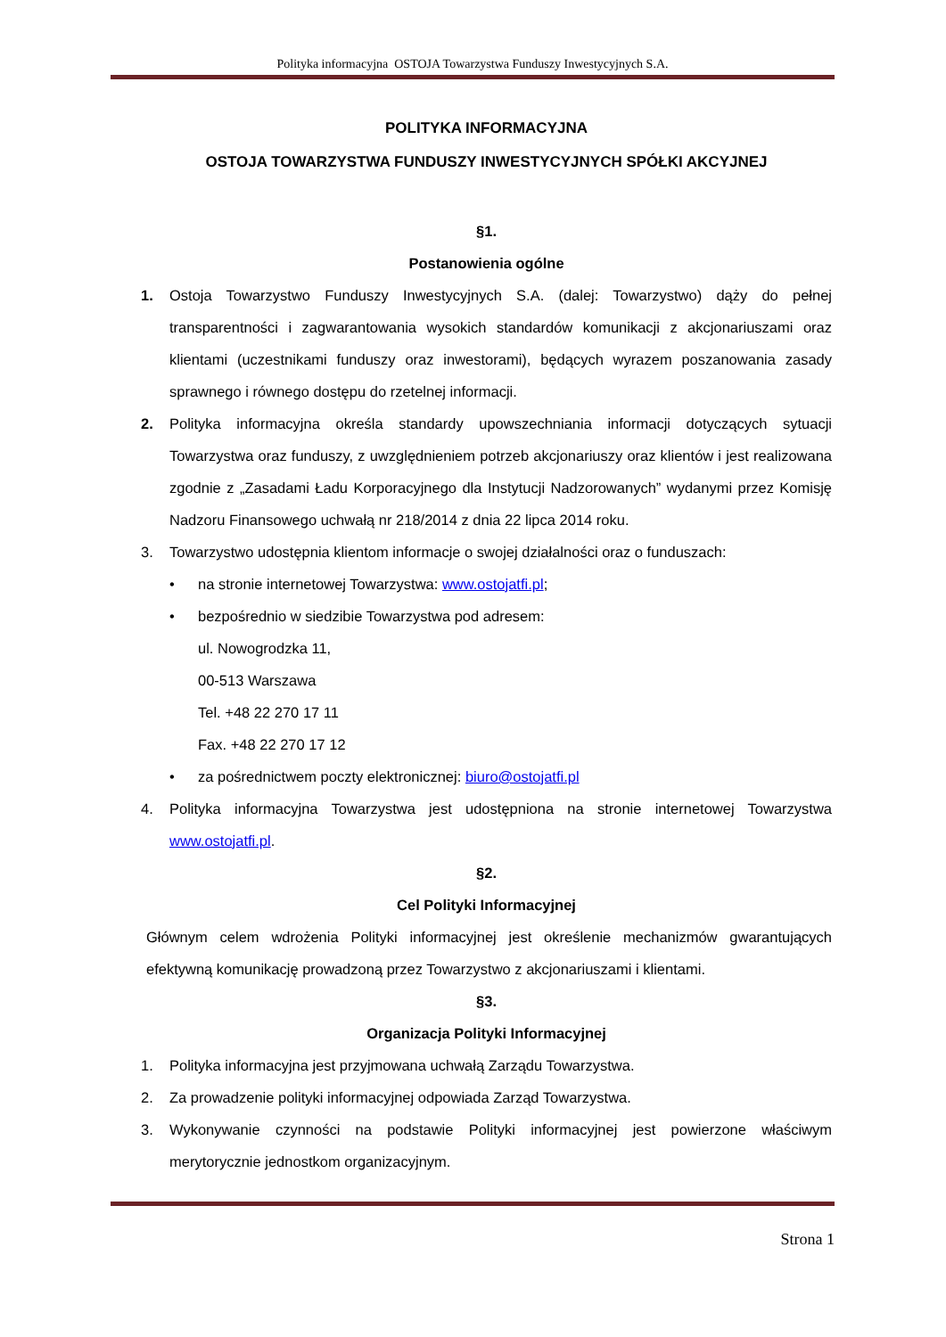Polityka informacyjna OSTOJA Towarzystwa Funduszy Inwestycyjnych S.A.
POLITYKA INFORMACYJNA
OSTOJA TOWARZYSTWA FUNDUSZY INWESTYCYJNYCH SPÓŁKI AKCYJNEJ
§1.
Postanowienia ogólne
1. Ostoja Towarzystwo Funduszy Inwestycyjnych S.A. (dalej: Towarzystwo) dąży do pełnej transparentności i zagwarantowania wysokich standardów komunikacji z akcjonariuszami oraz klientami (uczestnikami funduszy oraz inwestorami), będących wyrazem poszanowania zasady sprawnego i równego dostępu do rzetelnej informacji.
2. Polityka informacyjna określa standardy upowszechniania informacji dotyczących sytuacji Towarzystwa oraz funduszy, z uwzględnieniem potrzeb akcjonariuszy oraz klientów i jest realizowana zgodnie z „Zasadami Ładu Korporacyjnego dla Instytucji Nadzorowanych” wydanymi przez Komisję Nadzoru Finansowego uchwałą nr 218/2014 z dnia 22 lipca 2014 roku.
3. Towarzystwo udostępnia klientom informacje o swojej działalności oraz o funduszach:
• na stronie internetowej Towarzystwa: www.ostojatfi.pl;
• bezpośrednio w siedzibie Towarzystwa pod adresem:
ul. Nowogrodzka 11,
00-513 Warszawa
Tel. +48 22 270 17 11
Fax. +48 22 270 17 12
• za pośrednictwem poczty elektronicznej: biuro@ostojatfi.pl
4. Polityka informacyjna Towarzystwa jest udostępniona na stronie internetowej Towarzystwa www.ostojatfi.pl.
§2.
Cel Polityki Informacyjnej
Głównym celem wdrożenia Polityki informacyjnej jest określenie mechanizmów gwarantujących efektywną komunikację prowadzoną przez Towarzystwo z akcjonariuszami i klientami.
§3.
Organizacja Polityki Informacyjnej
1. Polityka informacyjna jest przyjmowana uchwałą Zarządu Towarzystwa.
2. Za prowadzenie polityki informacyjnej odpowiada Zarząd Towarzystwa.
3. Wykonywanie czynności na podstawie Polityki informacyjnej jest powierzone właściwym merytorycznie jednostkom organizacyjnym.
Strona 1